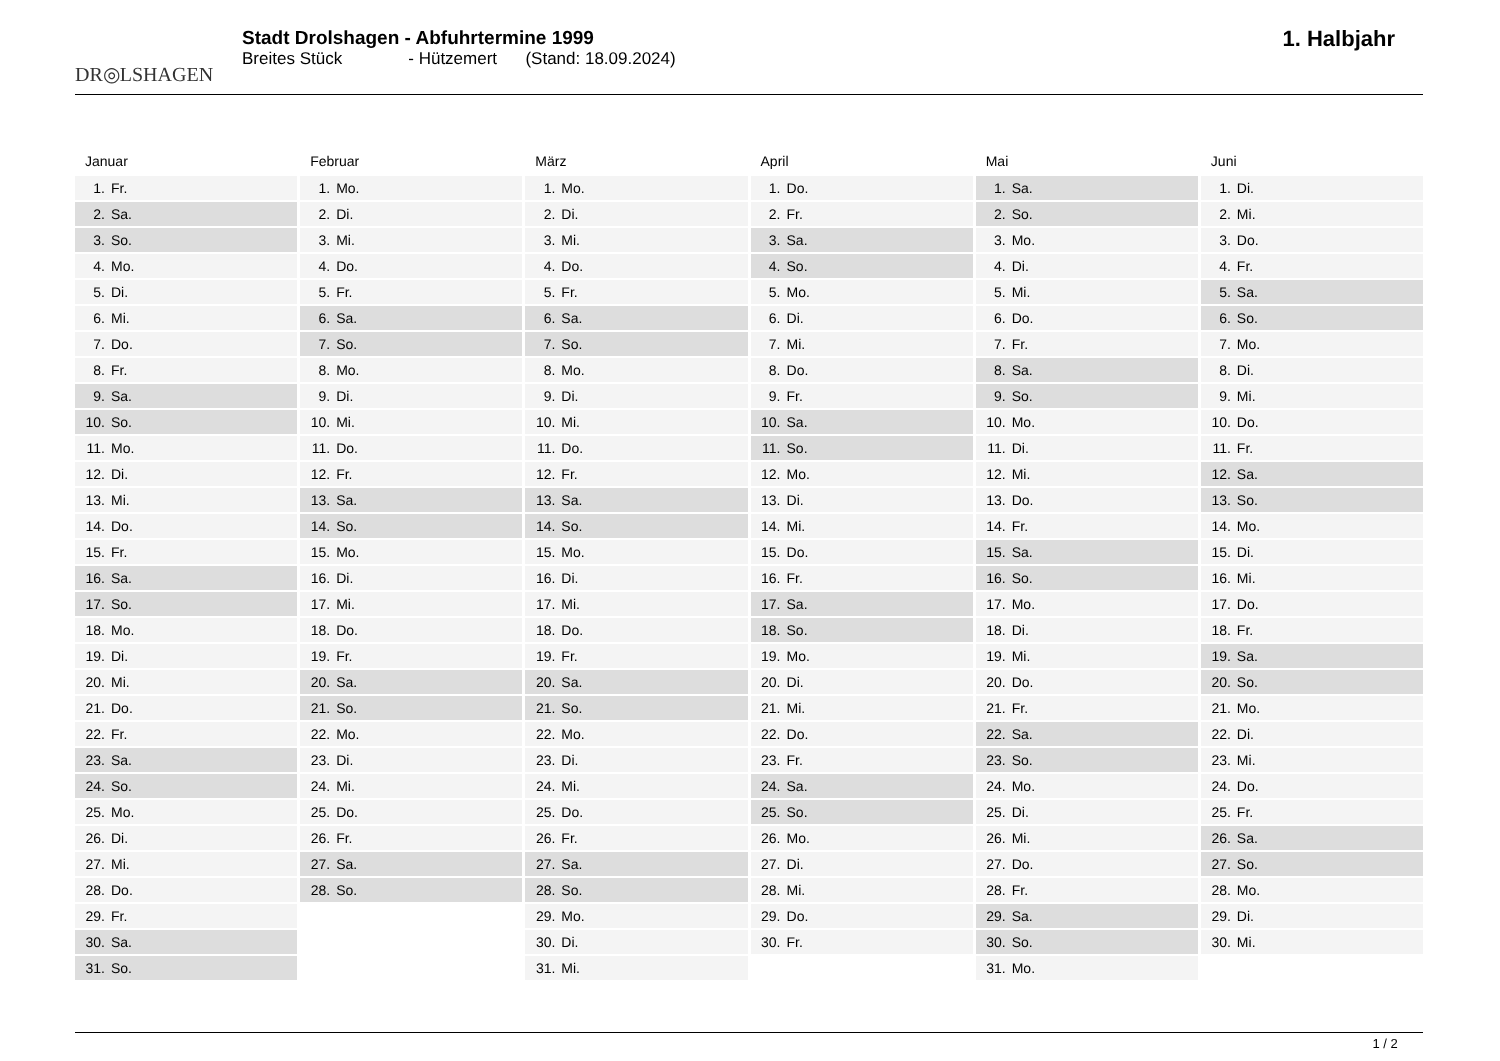DR◎LSHAGEN
Stadt Drolshagen - Abfuhrtermine 1999
Breites Stück - Hützemert (Stand: 18.09.2024)
1. Halbjahr
Januar
| 1. | Fr. |
| 2. | Sa. |
| 3. | So. |
| 4. | Mo. |
| 5. | Di. |
| 6. | Mi. |
| 7. | Do. |
| 8. | Fr. |
| 9. | Sa. |
| 10. | So. |
| 11. | Mo. |
| 12. | Di. |
| 13. | Mi. |
| 14. | Do. |
| 15. | Fr. |
| 16. | Sa. |
| 17. | So. |
| 18. | Mo. |
| 19. | Di. |
| 20. | Mi. |
| 21. | Do. |
| 22. | Fr. |
| 23. | Sa. |
| 24. | So. |
| 25. | Mo. |
| 26. | Di. |
| 27. | Mi. |
| 28. | Do. |
| 29. | Fr. |
| 30. | Sa. |
| 31. | So. |
Februar
| 1. | Mo. |
| 2. | Di. |
| 3. | Mi. |
| 4. | Do. |
| 5. | Fr. |
| 6. | Sa. |
| 7. | So. |
| 8. | Mo. |
| 9. | Di. |
| 10. | Mi. |
| 11. | Do. |
| 12. | Fr. |
| 13. | Sa. |
| 14. | So. |
| 15. | Mo. |
| 16. | Di. |
| 17. | Mi. |
| 18. | Do. |
| 19. | Fr. |
| 20. | Sa. |
| 21. | So. |
| 22. | Mo. |
| 23. | Di. |
| 24. | Mi. |
| 25. | Do. |
| 26. | Fr. |
| 27. | Sa. |
| 28. | So. |
März
| 1. | Mo. |
| 2. | Di. |
| 3. | Mi. |
| 4. | Do. |
| 5. | Fr. |
| 6. | Sa. |
| 7. | So. |
| 8. | Mo. |
| 9. | Di. |
| 10. | Mi. |
| 11. | Do. |
| 12. | Fr. |
| 13. | Sa. |
| 14. | So. |
| 15. | Mo. |
| 16. | Di. |
| 17. | Mi. |
| 18. | Do. |
| 19. | Fr. |
| 20. | Sa. |
| 21. | So. |
| 22. | Mo. |
| 23. | Di. |
| 24. | Mi. |
| 25. | Do. |
| 26. | Fr. |
| 27. | Sa. |
| 28. | So. |
| 29. | Mo. |
| 30. | Di. |
| 31. | Mi. |
April
| 1. | Do. |
| 2. | Fr. |
| 3. | Sa. |
| 4. | So. |
| 5. | Mo. |
| 6. | Di. |
| 7. | Mi. |
| 8. | Do. |
| 9. | Fr. |
| 10. | Sa. |
| 11. | So. |
| 12. | Mo. |
| 13. | Di. |
| 14. | Mi. |
| 15. | Do. |
| 16. | Fr. |
| 17. | Sa. |
| 18. | So. |
| 19. | Mo. |
| 20. | Di. |
| 21. | Mi. |
| 22. | Do. |
| 23. | Fr. |
| 24. | Sa. |
| 25. | So. |
| 26. | Mo. |
| 27. | Di. |
| 28. | Mi. |
| 29. | Do. |
| 30. | Fr. |
Mai
| 1. | Sa. |
| 2. | So. |
| 3. | Mo. |
| 4. | Di. |
| 5. | Mi. |
| 6. | Do. |
| 7. | Fr. |
| 8. | Sa. |
| 9. | So. |
| 10. | Mo. |
| 11. | Di. |
| 12. | Mi. |
| 13. | Do. |
| 14. | Fr. |
| 15. | Sa. |
| 16. | So. |
| 17. | Mo. |
| 18. | Di. |
| 19. | Mi. |
| 20. | Do. |
| 21. | Fr. |
| 22. | Sa. |
| 23. | So. |
| 24. | Mo. |
| 25. | Di. |
| 26. | Mi. |
| 27. | Do. |
| 28. | Fr. |
| 29. | Sa. |
| 30. | So. |
| 31. | Mo. |
Juni
| 1. | Di. |
| 2. | Mi. |
| 3. | Do. |
| 4. | Fr. |
| 5. | Sa. |
| 6. | So. |
| 7. | Mo. |
| 8. | Di. |
| 9. | Mi. |
| 10. | Do. |
| 11. | Fr. |
| 12. | Sa. |
| 13. | So. |
| 14. | Mo. |
| 15. | Di. |
| 16. | Mi. |
| 17. | Do. |
| 18. | Fr. |
| 19. | Sa. |
| 20. | So. |
| 21. | Mo. |
| 22. | Di. |
| 23. | Mi. |
| 24. | Do. |
| 25. | Fr. |
| 26. | Sa. |
| 27. | So. |
| 28. | Mo. |
| 29. | Di. |
| 30. | Mi. |
1 / 2